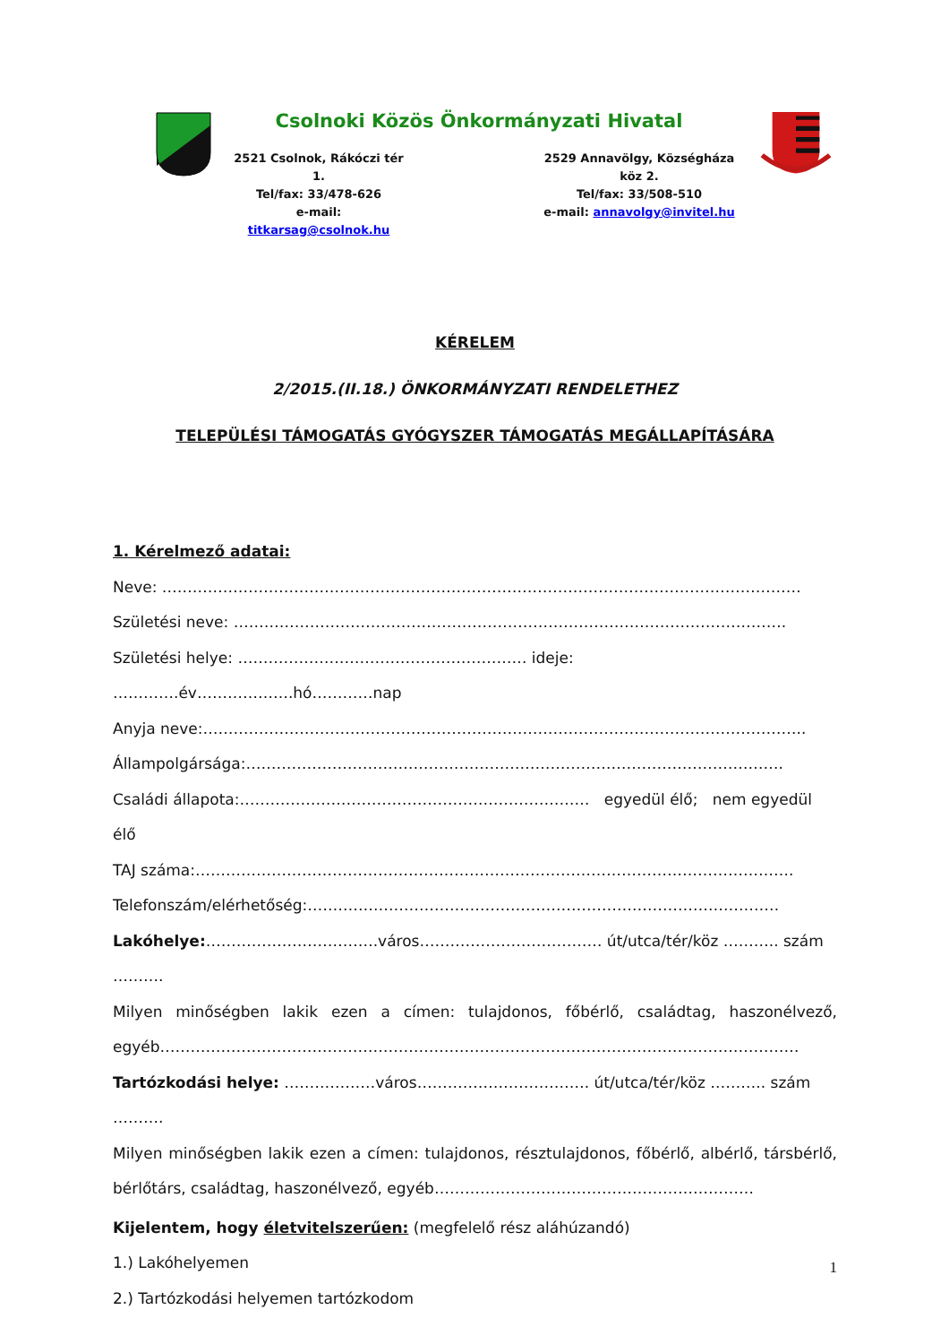Csolnoki Közös Önkormányzati Hivatal
2521 Csolnok, Rákóczi tér 1.
Tel/fax: 33/478-626
e-mail: titkarsag@csolnok.hu
2529 Annavölgy, Községháza köz 2.
Tel/fax: 33/508-510
e-mail: annavolgy@invitel.hu
KÉRELEM
2/2015.(II.18.) ÖNKORMÁNYZATI RENDELETHEZ
TELEPÜLÉSI TÁMOGATÁS GYÓGYSZER TÁMOGATÁS MEGÁLLAPÍTÁSÁRA
1. Kérelmező adatai:
Neve: ………………………………………………………………………………………………………………
Születési neve: ……………………………………………………………………………………………….
Születési helye: ………………………………………………… ideje: ………….év……………….hó…………nap
Anyja neve:………………………………………………………………………………………………………..
Állampolgársága:…………………………………………………………………………………………….
Családi állapota:…………………………………………………………… egyedül élő; nem egyedül élő
TAJ száma:……………………………………………………………………………………………………….
Telefonszám/elérhetőség:…………………………………………………………………………………
Lakóhelye:…………………………….város……………………………… út/utca/tér/köz ……….. szám ……….
Milyen minőségben lakik ezen a címen: tulajdonos, főbérlő, családtag, haszonélvező, egyéb………………………………………………………………………………………………………………
Tartózkodási helye: ………………város……………………………. út/utca/tér/köz ……….. szám ……….
Milyen minőségben lakik ezen a címen: tulajdonos, résztulajdonos, főbérlő, albérlő, társbérlő, bérlőtárs, családtag, haszonélvező, egyéb………………………………………………………
Kijelentem, hogy életvitelszerűen: (megfelelő rész aláhúzandó)
1.) Lakóhelyemen
2.) Tartózkodási helyemen tartózkodom
1